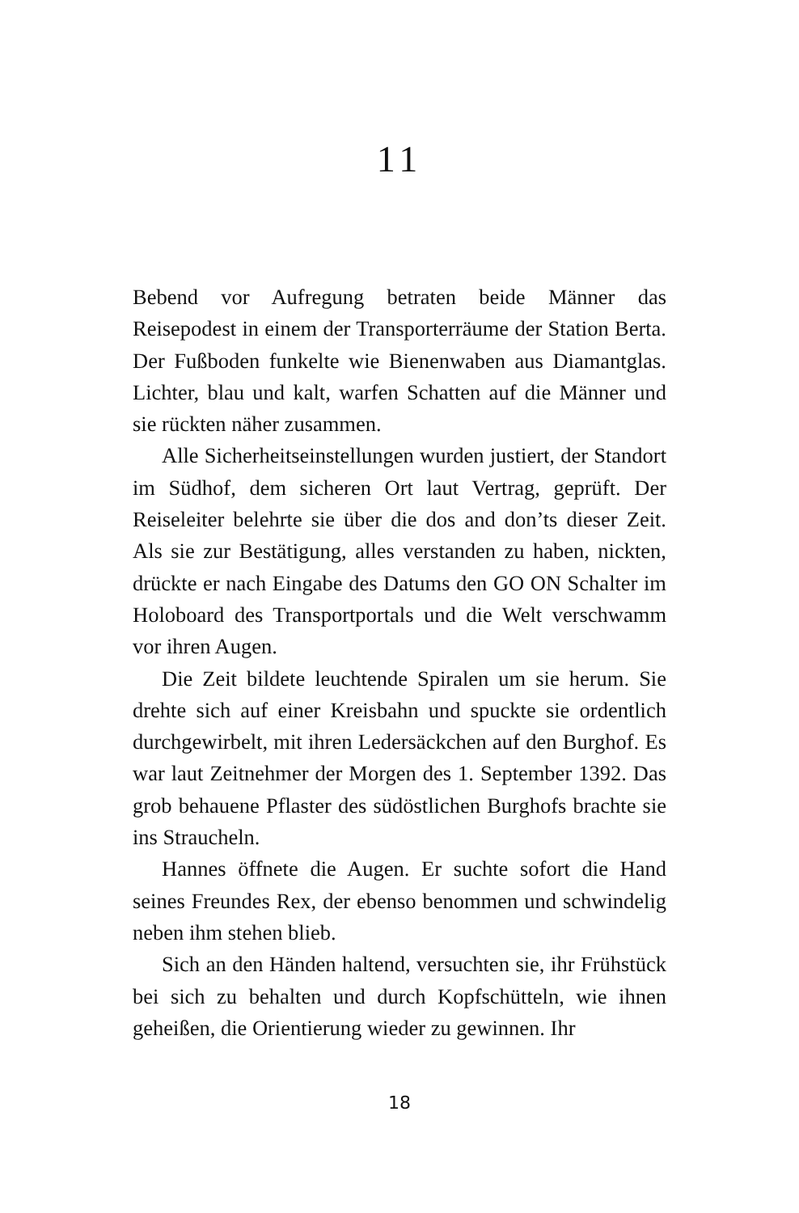11
Bebend vor Aufregung betraten beide Männer das Reisepodest in einem der Transporterräume der Station Berta. Der Fußboden funkelte wie Bienenwaben aus Diamantglas. Lichter, blau und kalt, warfen Schatten auf die Männer und sie rückten näher zusammen.
Alle Sicherheitseinstellungen wurden justiert, der Standort im Südhof, dem sicheren Ort laut Vertrag, geprüft. Der Reiseleiter belehrte sie über die dos and don’ts dieser Zeit. Als sie zur Bestätigung, alles verstanden zu haben, nickten, drückte er nach Eingabe des Datums den GO ON Schalter im Holoboard des Transportportals und die Welt verschwamm vor ihren Augen.
Die Zeit bildete leuchtende Spiralen um sie herum. Sie drehte sich auf einer Kreisbahn und spuckte sie ordentlich durchgewirbelt, mit ihren Ledersäckchen auf den Burghof. Es war laut Zeitnehmer der Morgen des 1. September 1392. Das grob behauene Pflaster des südöstlichen Burghofs brachte sie ins Straucheln.
Hannes öffnete die Augen. Er suchte sofort die Hand seines Freundes Rex, der ebenso benommen und schwindelig neben ihm stehen blieb.
Sich an den Händen haltend, versuchten sie, ihr Frühstück bei sich zu behalten und durch Kopfschütteln, wie ihnen geheißen, die Orientierung wieder zu gewinnen. Ihr
18